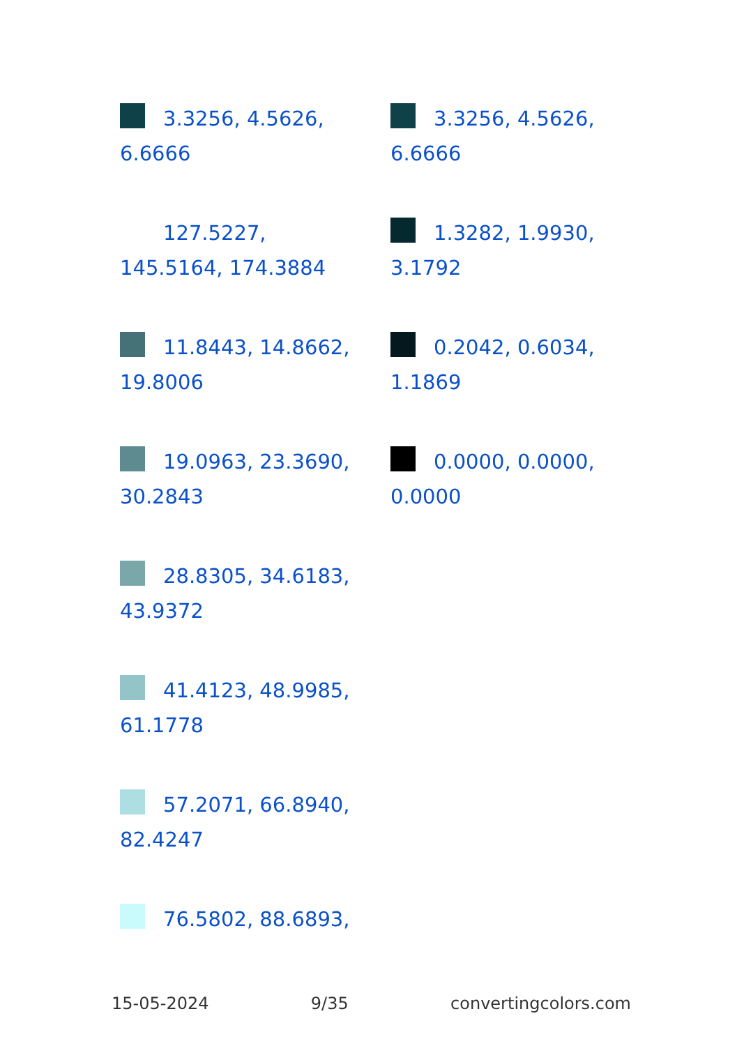3.3256, 4.5626, 6.6666
127.5227, 145.5164, 174.3884
11.8443, 14.8662, 19.8006
19.0963, 23.3690, 30.2843
28.8305, 34.6183, 43.9372
41.4123, 48.9985, 61.1778
57.2071, 66.8940, 82.4247
76.5802, 88.6893,
3.3256, 4.5626, 6.6666
1.3282, 1.9930, 3.1792
0.2042, 0.6034, 1.1869
0.0000, 0.0000, 0.0000
15-05-2024 9/35 convertingcolors.com